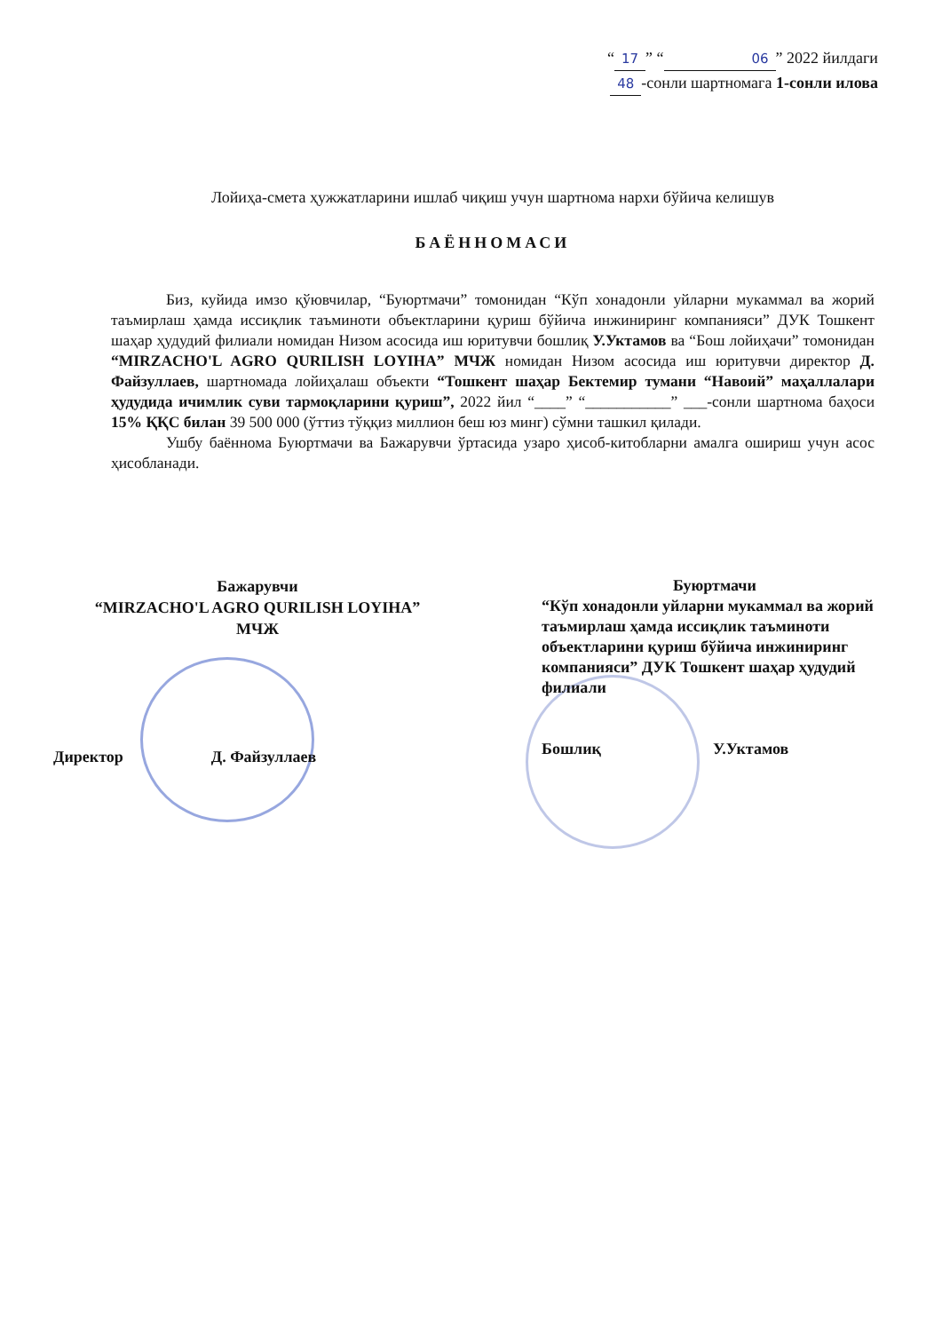“17” “06” 2022 йилдаги
48 -сонли шартномага 1-сонли илова
Лойиҳа-смета ҳужжатларини ишлаб чиқиш учун шартнома нархи бўйича келишув
БАЁННОМАСИ
Биз, куйида имзо қўювчилар, “Буюртмачи” томонидан “Кўп хонадонли уйларни мукаммал ва жорий таъмирлаш ҳамда иссиқлик таъминоти объектларини қуриш бўйича инжиниринг компанияси” ДУК Тошкент шаҳар ҳудудий филиали номидан Низом асосида иш юритувчи бошлиқ У.Уктамов ва “Бош лойиҳачи” томонидан “MIRZACHO'L AGRO QURILISH LOYIHA” МЧЖ номидан Низом асосида иш юритувчи директор Д. Файзуллаев, шартномада лойиҳалаш объекти “Тошкент шаҳар Бектемир тумани “Навоий” маҳаллалари ҳудудида ичимлик суви тармоқларини қуриш”, 2022 йил “____” “___________” ___-сонли шартнома баҳоси 15% ҚҚС билан 39 500 000 (ўттиз тўққиз миллион беш юз минг) сўмни ташкил қилади.
Ушбу баённома Буюртмачи ва Бажарувчи ўртасида узаро ҳисоб-китобларни амалга ошириш учун асос ҳисобланади.
Бажарувчи
“MIRZACHO'L AGRO QURILISH LOYIHA” МЧЖ
Директор Д. Файзуллаев
Буюртмачи
“Кўп хонадонли уйларни мукаммал ва жорий таъмирлаш ҳамда иссиқлик таъминоти объектларини қуриш бўйича инжиниринг компанияси” ДУК Тошкент шаҳар ҳудудий филиали
Бошлиқ У.Уктамов